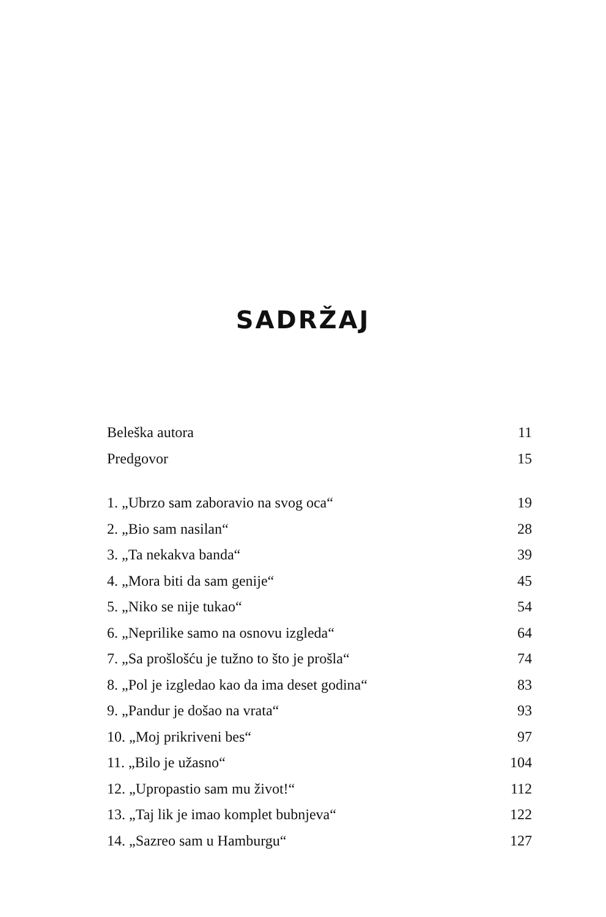SADRŽAJ
Beleška autora 11
Predgovor 15
1. „Ubrzo sam zaboravio na svog oca“ 19
2. „Bio sam nasilan“ 28
3. „Ta nekakva banda“ 39
4. „Mora biti da sam genije“ 45
5. „Niko se nije tukao“ 54
6. „Neprilike samo na osnovu izgleda“ 64
7. „Sa prošlošću je tužno to što je prošla“ 74
8. „Pol je izgledao kao da ima deset godina“ 83
9. „Pandur je došao na vrata“ 93
10. „Moj prikriveni bes“ 97
11. „Bilo je užasno“ 104
12. „Upropastio sam mu život!“ 112
13. „Taj lik je imao komplet bubnjeva“ 122
14. „Sazreo sam u Hamburgu“ 127